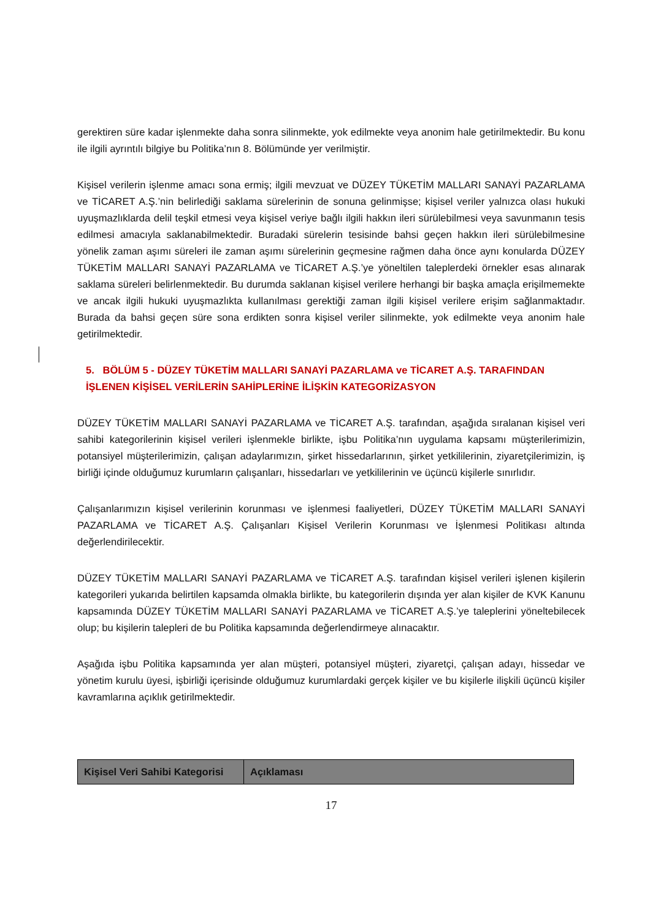gerektiren süre kadar işlenmekte daha sonra silinmekte, yok edilmekte veya anonim hale getirilmektedir. Bu konu ile ilgili ayrıntılı bilgiye bu Politika’nın 8. Bölümünde yer verilmiştir.
Kişisel verilerin işlenme amacı sona ermiş; ilgili mevzuat ve DÜZEY TÜKETİM MALLARI SANAYİ PAZARLAMA ve TİCARET A.Ş.’nin belirlediği saklama sürelerinin de sonuna gelinmişse; kişisel veriler yalnızca olası hukuki uyuşmazlıklarda delil teşkil etmesi veya kişisel veriye bağlı ilgili hakkın ileri sürülebilmesi veya savunmanın tesis edilmesi amacıyla saklanabilmektedir. Buradaki sürelerin tesisinde bahsi geçen hakkın ileri sürülebilmesine yönelik zaman aşımı süreleri ile zaman aşımı sürelerinin geçmesine rağmen daha önce aynı konularda DÜZEY TÜKETİM MALLARI SANAYİ PAZARLAMA ve TİCARET A.Ş.’ye yöneltilen taleplerdeki örnekler esas alınarak saklama süreleri belirlenmektedir. Bu durumda saklanan kişisel verilere herhangi bir başka amaçla erişilmemekte ve ancak ilgili hukuki uyuşmazlıkta kullanılması gerektiği zaman ilgili kişisel verilere erişim sağlanmaktadır. Burada da bahsi geçen süre sona erdikten sonra kişisel veriler silinmekte, yok edilmekte veya anonim hale getirilmektedir.
5. BÖLÜM 5 - DÜZEY TÜKETİM MALLARI SANAYİ PAZARLAMA ve TİCARET A.Ş. TARAFINDAN İŞLENEN KİŞİSEL VERİLERİN SAHİPLERİNE İLİŞKİN KATEGORİZASYON
DÜZEY TÜKETİM MALLARI SANAYİ PAZARLAMA ve TİCARET A.Ş. tarafından, aşağıda sıralanan kişisel veri sahibi kategorilerinin kişisel verileri işlenmekle birlikte, işbu Politika’nın uygulama kapsamı müşterilerimizin, potansiyel müşterilerimizin, çalışan adaylarımızın, şirket hissedarlarının, şirket yetkililerinin, ziyaretçilerimizin, iş birliği içinde olduğumuz kurumların çalışanları, hissedarları ve yetkililerinin ve üçüncü kişilerle sınırlıdır.
Çalışanlarımızın kişisel verilerinin korunması ve işlenmesi faaliyetleri, DÜZEY TÜKETİM MALLARI SANAYİ PAZARLAMA ve TİCARET A.Ş. Çalışanları Kişisel Verilerin Korunması ve İşlenmesi Politikası altında değerlendirilecektir.
DÜZEY TÜKETİM MALLARI SANAYİ PAZARLAMA ve TİCARET A.Ş. tarafından kişisel verileri işlenen kişilerin kategorileri yukarıda belirtilen kapsamda olmakla birlikte, bu kategorilerin dışında yer alan kişiler de KVK Kanunu kapsamında DÜZEY TÜKETİM MALLARI SANAYİ PAZARLAMA ve TİCARET A.Ş.’ye taleplerini yöneltebilecek olup; bu kişilerin talepleri de bu Politika kapsamında değerlendirmeye alınacaktır.
Aşağıda işbu Politika kapsamında yer alan müşteri, potansiyel müşteri, ziyaretçi, çalışan adayı, hissedar ve yönetim kurulu üyesi, işbirliği içerisinde olduğumuz kurumlardaki gerçek kişiler ve bu kişilerle ilişkili üçüncü kişiler kavramlarına açıklık getirilmektedir.
| Kişisel Veri Sahibi Kategorisi | Açıklaması |
| --- | --- |
17